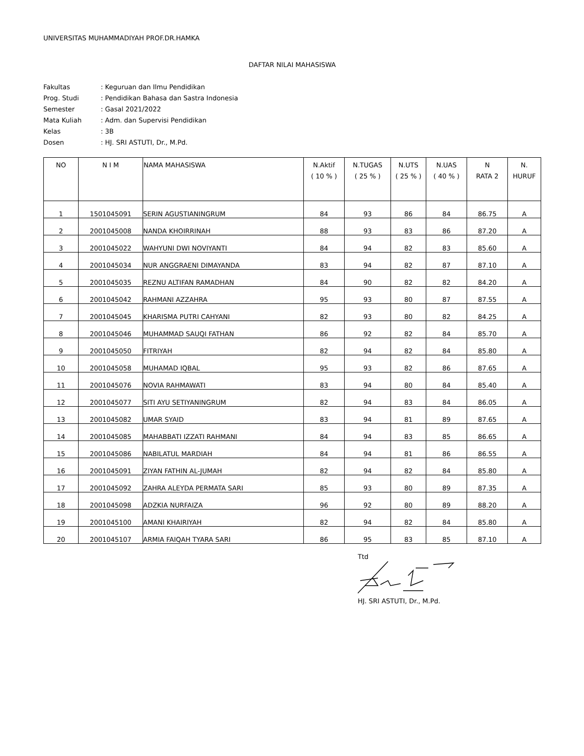UNIVERSITAS MUHAMMADIYAH PROF.DR.HAMKA
DAFTAR NILAI MAHASISWA
| Fakultas | : Keguruan dan Ilmu Pendidikan |
| Prog. Studi | : Pendidikan Bahasa dan Sastra Indonesia |
| Semester | : Gasal 2021/2022 |
| Mata Kuliah | : Adm. dan Supervisi Pendidikan |
| Kelas | : 3B |
| Dosen | : HJ. SRI ASTUTI, Dr., M.Pd. |
| NO | N I M | NAMA MAHASISWA | N.Aktif ( 10 % ) | N.TUGAS ( 25 % ) | N.UTS ( 25 % ) | N.UAS ( 40 % ) | N RATA 2 | N. HURUF |
| --- | --- | --- | --- | --- | --- | --- | --- | --- |
| 1 | 1501045091 | SERIN AGUSTIANINGRUM | 84 | 93 | 86 | 84 | 86.75 | A |
| 2 | 2001045008 | NANDA KHOIRRINAH | 88 | 93 | 83 | 86 | 87.20 | A |
| 3 | 2001045022 | WAHYUNI DWI NOVIYANTI | 84 | 94 | 82 | 83 | 85.60 | A |
| 4 | 2001045034 | NUR ANGGRAENI DIMAYANDA | 83 | 94 | 82 | 87 | 87.10 | A |
| 5 | 2001045035 | REZNU ALTIFAN RAMADHAN | 84 | 90 | 82 | 82 | 84.20 | A |
| 6 | 2001045042 | RAHMANI AZZAHRA | 95 | 93 | 80 | 87 | 87.55 | A |
| 7 | 2001045045 | KHARISMA PUTRI CAHYANI | 82 | 93 | 80 | 82 | 84.25 | A |
| 8 | 2001045046 | MUHAMMAD SAUQI FATHAN | 86 | 92 | 82 | 84 | 85.70 | A |
| 9 | 2001045050 | FITRIYAH | 82 | 94 | 82 | 84 | 85.80 | A |
| 10 | 2001045058 | MUHAMAD IQBAL | 95 | 93 | 82 | 86 | 87.65 | A |
| 11 | 2001045076 | NOVIA RAHMAWATI | 83 | 94 | 80 | 84 | 85.40 | A |
| 12 | 2001045077 | SITI AYU SETIYANINGRUM | 82 | 94 | 83 | 84 | 86.05 | A |
| 13 | 2001045082 | UMAR SYAID | 83 | 94 | 81 | 89 | 87.65 | A |
| 14 | 2001045085 | MAHABBATI IZZATI RAHMANI | 84 | 94 | 83 | 85 | 86.65 | A |
| 15 | 2001045086 | NABILATUL MARDIAH | 84 | 94 | 81 | 86 | 86.55 | A |
| 16 | 2001045091 | ZIYAN FATHIN AL-JUMAH | 82 | 94 | 82 | 84 | 85.80 | A |
| 17 | 2001045092 | ZAHRA ALEYDA PERMATA SARI | 85 | 93 | 80 | 89 | 87.35 | A |
| 18 | 2001045098 | ADZKIA NURFAIZA | 96 | 92 | 80 | 89 | 88.20 | A |
| 19 | 2001045100 | AMANI KHAIRIYAH | 82 | 94 | 82 | 84 | 85.80 | A |
| 20 | 2001045107 | ARMIA FAIQAH TYARA SARI | 86 | 95 | 83 | 85 | 87.10 | A |
Ttd
HJ. SRI ASTUTI, Dr., M.Pd.